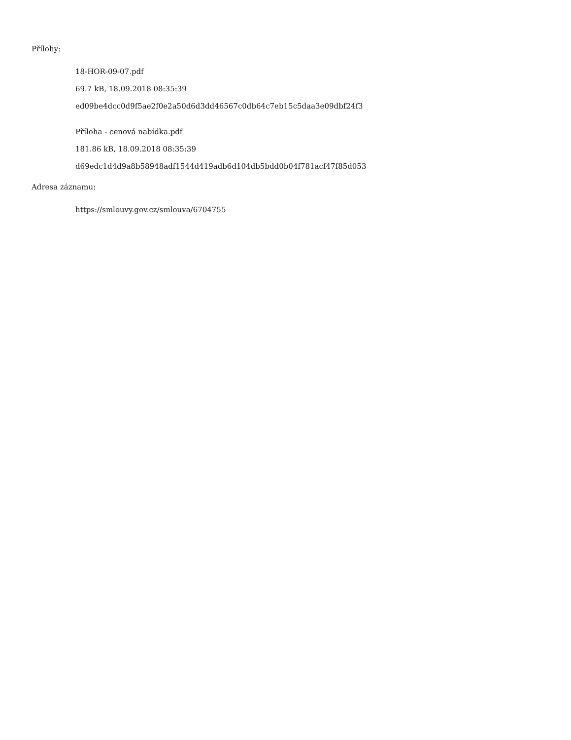Přílohy:
18-HOR-09-07.pdf
69.7 kB, 18.09.2018 08:35:39
ed09be4dcc0d9f5ae2f0e2a50d6d3dd46567c0db64c7eb15c5daa3e09dbf24f3
Příloha - cenová nabídka.pdf
181.86 kB, 18.09.2018 08:35:39
d69edc1d4d9a8b58948adf1544d419adb6d104db5bdd0b04f781acf47f85d053
Adresa záznamu:
https://smlouvy.gov.cz/smlouva/6704755